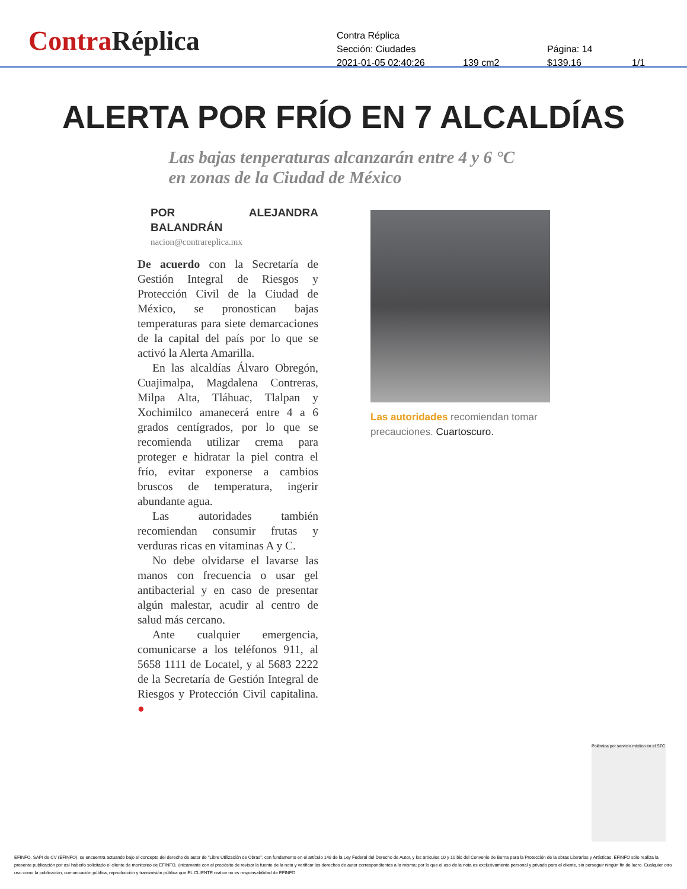ContraRéplica
Contra Réplica
Sección: Ciudades Página: 14
2021-01-05 02:40:26 139 cm2 $139.16 1/1
ALERTA POR FRÍO EN 7 ALCALDÍAS
Las bajas tenperaturas alcanzarán entre 4 y 6 °C en zonas de la Ciudad de México
POR ALEJANDRA BALANDRÁN
nacion@contrareplica.mx
De acuerdo con la Secretaría de Gestión Integral de Riesgos y Protección Civil de la Ciudad de México, se pronostican bajas temperaturas para siete demarcaciones de la capital del país por lo que se activó la Alerta Amarilla.
En las alcaldías Álvaro Obregón, Cuajimalpa, Magdalena Contreras, Milpa Alta, Tláhuac, Tlalpan y Xochimilco amanecerá entre 4 a 6 grados centígrados, por lo que se recomienda utilizar crema para proteger e hidratar la piel contra el frío, evitar exponerse a cambios bruscos de temperatura, ingerir abundante agua.
Las autoridades también recomiendan consumir frutas y verduras ricas en vitaminas A y C.
No debe olvidarse el lavarse las manos con frecuencia o usar gel antibacterial y en caso de presentar algún malestar, acudir al centro de salud más cercano.
Ante cualquier emergencia, comunicarse a los teléfonos 911, al 5658 1111 de Locatel, y al 5683 2222 de la Secretaría de Gestión Integral de Riesgos y Protección Civil capitalina. ●
Las autoridades recomiendan tomar precauciones. Cuartoscuro.
Polémica por servicio médico en el STC
EFINFO, SAPI de CV (EFINFO), se encuentra actuando bajo el concepto del derecho de autor de “Libre Utilización de Obras”, con fundamento en el artículo 148 de la Ley Federal del Derecho de Autor, y los artículos 10 y 10 bis del Convenio de Berna para la Protección de la obras Literarias y Artísticas. EFINFO sólo realiza la presente publicación por así haberlo solicitado el cliente de monitoreo de EFINFO, únicamente con el propósito de revisar la fuente de la nota y verificar los derechos de autor correspondientes a la misma; por lo que el uso de la nota es exclusivamente personal y privado para el cliente, sin perseguir ningún fin de lucro. Cualquier otro uso como la publicación, comunicación pública, reproducción y transmisión pública que EL CLIENTE realice no es responsabilidad de EFINFO.